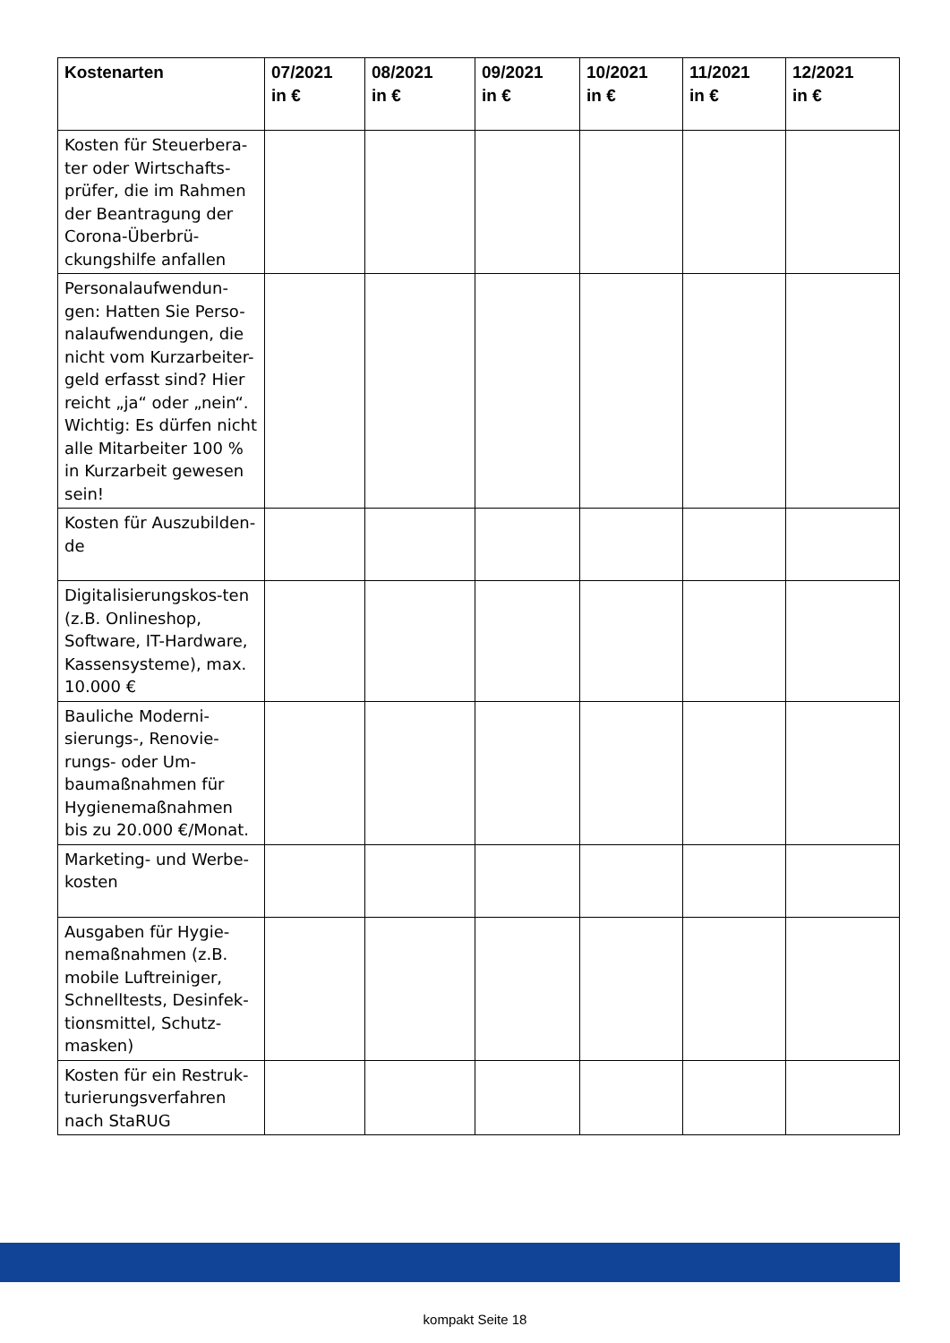| Kostenarten | 07/2021 in € | 08/2021 in € | 09/2021 in € | 10/2021 in € | 11/2021 in € | 12/2021 in € |
| --- | --- | --- | --- | --- | --- | --- |
| Kosten für Steuerbera-ter oder Wirtschafts-prüfer, die im Rahmen der Beantragung der Corona-Überbrü-ckungshilfe anfallen | | | | | | |
| Personalaufwendun-gen: Hatten Sie Perso-nalaufwendungen, die nicht vom Kurzarbeiter-geld erfasst sind? Hier reicht „ja“ oder „nein“. Wichtig: Es dürfen nicht alle Mitarbeiter 100 % in Kurzarbeit gewesen sein! | | | | | | |
| Kosten für Auszubilden-de | | | | | | |
| Digitalisierungskos-ten (z.B. Onlineshop, Software, IT-Hardware, Kassensysteme), max. 10.000 € | | | | | | |
| Bauliche Moderni-sierungs-, Renovie-rungs- oder Um-baumaßnahmen für Hygienemaßnahmen bis zu 20.000 €/Monat. | | | | | | |
| Marketing- und Werbe-kosten | | | | | | |
| Ausgaben für Hygie-nemaßnahmen (z.B. mobile Luftreiniger, Schnelltests, Desinfek-tionsmittel, Schutz-masken) | | | | | | |
| Kosten für ein Restruk-turierungsverfahren nach StaRUG | | | | | | |
kompakt Seite 18